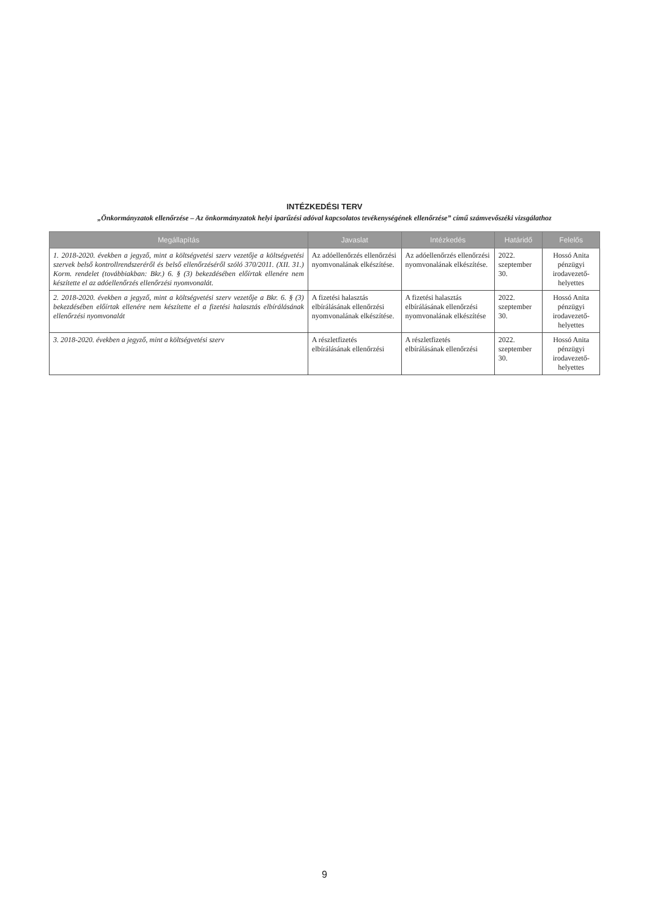INTÉZKEDÉSI TERV
„Önkormányzatok ellenőrzése – Az önkormányzatok helyi iparűzési adóval kapcsolatos tevékenységének ellenőrzése” című számvevőszéki vizsgálathoz
| Megállapítás | Javaslat | Intézkedés | Határidő | Felelős |
| --- | --- | --- | --- | --- |
| 1. 2018-2020. években a jegyző, mint a költségvetési szerv vezetője a költségvetési szervek belső kontrollrendszeréről és belső ellenőrzéséről szóló 370/2011. (XII. 31.) Korm. rendelet (továbbiakban: Bkr.) 6. § (3) bekezdésében előírtak ellenére nem készítette el az adóellenőrzés ellenőrzési nyomvonalát. | Az adóellenőrzés ellenőrzési nyomvonalának elkészítése. | Az adóellenőrzés ellenőrzési nyomvonalának elkészítése. | 2022. szeptember 30. | Hossó Anita pénzügyi irodavezető-helyettes |
| 2. 2018-2020. években a jegyző, mint a költségvetési szerv vezetője a Bkr. 6. § (3) bekezdésében előírtak ellenére nem készítette el a fizetési halasztás elbírálásának ellenőrzési nyomvonalát | A fizetési halasztás elbírálásának ellenőrzési nyomvonalának elkészítése. | A fizetési halasztás elbírálásának ellenőrzési nyomvonalának elkészítése | 2022. szeptember 30. | Hossó Anita pénzügyi irodavezető-helyettes |
| 3. 2018-2020. években a jegyző, mint a költségvetési szerv | A részletfizetés elbírálásának ellenőrzési | A részletfizetés elbírálásának ellenőrzési | 2022. szeptember 30. | Hossó Anita pénzügyi irodavezető-helyettes |
9